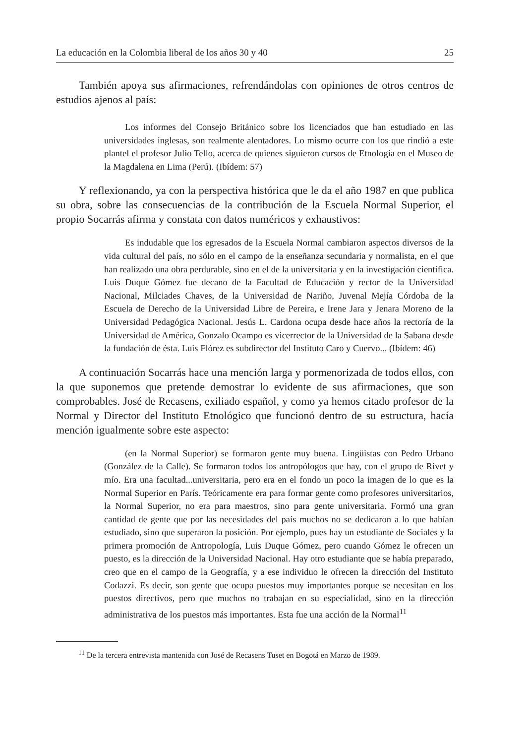La educación en la Colombia liberal de los años 30 y 40 25
También apoya sus afirmaciones, refrendándolas con opiniones de otros centros de estudios ajenos al país:
Los informes del Consejo Británico sobre los licenciados que han estudiado en las universidades inglesas, son realmente alentadores. Lo mismo ocurre con los que rindió a este plantel el profesor Julio Tello, acerca de quienes siguieron cursos de Etnología en el Museo de la Magdalena en Lima (Perú). (Ibídem: 57)
Y reflexionando, ya con la perspectiva histórica que le da el año 1987 en que publica su obra, sobre las consecuencias de la contribución de la Escuela Normal Superior, el propio Socarrás afirma y constata con datos numéricos y exhaustivos:
Es indudable que los egresados de la Escuela Normal cambiaron aspectos diversos de la vida cultural del país, no sólo en el campo de la enseñanza secundaria y normalista, en el que han realizado una obra perdurable, sino en el de la universitaria y en la investigación científica. Luis Duque Gómez fue decano de la Facultad de Educación y rector de la Universidad Nacional, Milciades Chaves, de la Universidad de Nariño, Juvenal Mejía Córdoba de la Escuela de Derecho de la Universidad Libre de Pereira, e Irene Jara y Jenara Moreno de la Universidad Pedagógica Nacional. Jesús L. Cardona ocupa desde hace años la rectoría de la Universidad de América, Gonzalo Ocampo es vicerrector de la Universidad de la Sabana desde la fundación de ésta. Luis Flórez es subdirector del Instituto Caro y Cuervo... (Ibídem: 46)
A continuación Socarrás hace una mención larga y pormenorizada de todos ellos, con la que suponemos que pretende demostrar lo evidente de sus afirmaciones, que son comprobables. José de Recasens, exiliado español, y como ya hemos citado profesor de la Normal y Director del Instituto Etnológico que funcionó dentro de su estructura, hacía mención igualmente sobre este aspecto:
(en la Normal Superior) se formaron gente muy buena. Lingüistas con Pedro Urbano (González de la Calle). Se formaron todos los antropólogos que hay, con el grupo de Rivet y mío. Era una facultad...universitaria, pero era en el fondo un poco la imagen de lo que es la Normal Superior en París. Teóricamente era para formar gente como profesores universitarios, la Normal Superior, no era para maestros, sino para gente universitaria. Formó una gran cantidad de gente que por las necesidades del país muchos no se dedicaron a lo que habían estudiado, sino que superaron la posición. Por ejemplo, pues hay un estudiante de Sociales y la primera promoción de Antropología, Luis Duque Gómez, pero cuando Gómez le ofrecen un puesto, es la dirección de la Universidad Nacional. Hay otro estudiante que se había preparado, creo que en el campo de la Geografía, y a ese individuo le ofrecen la dirección del Instituto Codazzi. Es decir, son gente que ocupa puestos muy importantes porque se necesitan en los puestos directivos, pero que muchos no trabajan en su especialidad, sino en la dirección administrativa de los puestos más importantes. Esta fue una acción de la Normal<sup>11</sup>
<sup>11</sup> De la tercera entrevista mantenida con José de Recasens Tuset en Bogotá en Marzo de 1989.